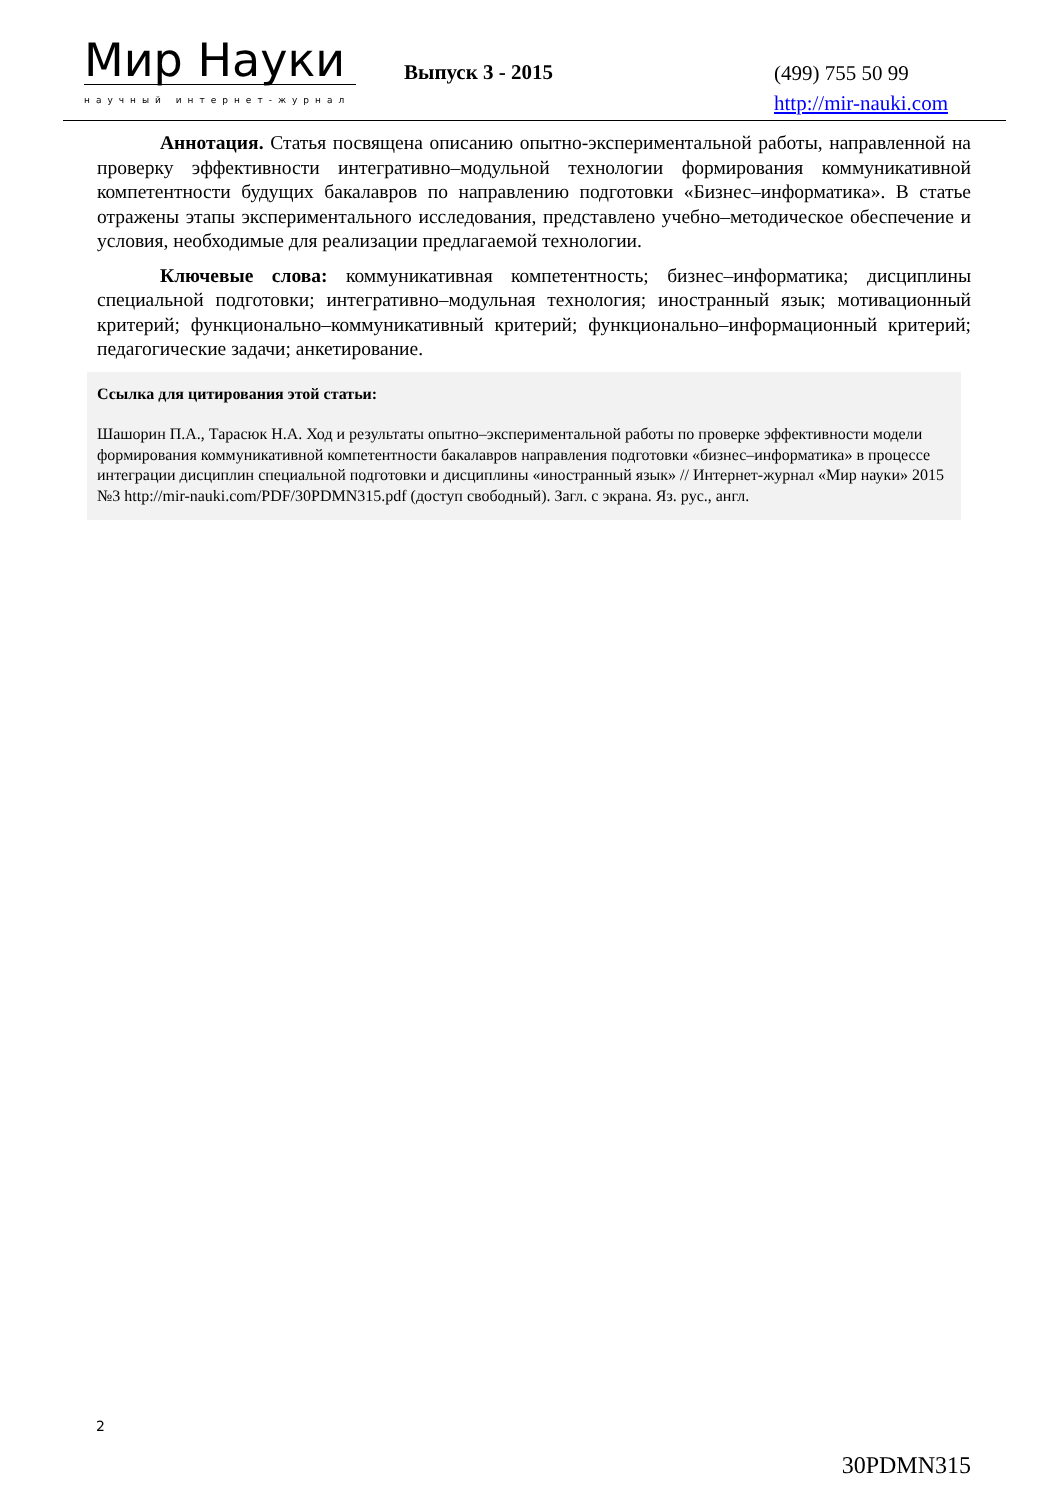Мир Науки
научный интернет-журнал
Выпуск 3 - 2015
(499) 755 50 99
http://mir-nauki.com
Аннотация. Статья посвящена описанию опытно-экспериментальной работы, направленной на проверку эффективности интегративно–модульной технологии формирования коммуникативной компетентности будущих бакалавров по направлению подготовки «Бизнес–информатика». В статье отражены этапы экспериментального исследования, представлено учебно–методическое обеспечение и условия, необходимые для реализации предлагаемой технологии.
Ключевые слова: коммуникативная компетентность; бизнес–информатика; дисциплины специальной подготовки; интегративно–модульная технология; иностранный язык; мотивационный критерий; функционально–коммуникативный критерий; функционально–информационный критерий; педагогические задачи; анкетирование.
Ссылка для цитирования этой статьи:
Шашорин П.А., Тарасюк Н.А. Ход и результаты опытно–экспериментальной работы по проверке эффективности модели формирования коммуникативной компетентности бакалавров направления подготовки «бизнес–информатика» в процессе интеграции дисциплин специальной подготовки и дисциплины «иностранный язык» // Интернет-журнал «Мир науки» 2015 №3 http://mir-nauki.com/PDF/30PDMN315.pdf (доступ свободный). Загл. с экрана. Яз. рус., англ.
2
30PDMN315